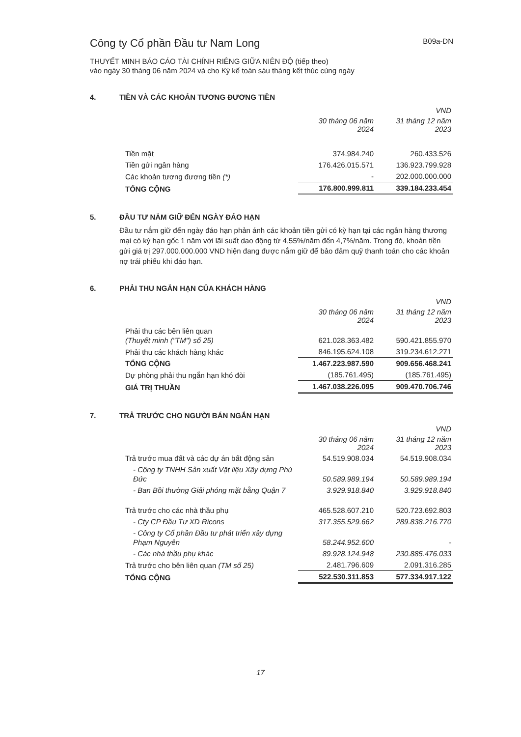Công ty Cổ phần Đầu tư Nam Long
B09a-DN
THUYẾT MINH BÁO CÁO TÀI CHÍNH RIÊNG GIỮA NIÊN ĐỘ (tiếp theo)
vào ngày 30 tháng 06 năm 2024 và cho Kỳ kế toán sáu tháng kết thúc cùng ngày
4. TIỀN VÀ CÁC KHOẢN TƯƠNG ĐƯƠNG TIỀN
| | | VND |
| --- | --- | --- |
| | 30 tháng 06 năm 2024 | 31 tháng 12 năm 2023 |
| Tiền mặt | 374.984.240 | 260.433.526 |
| Tiền gửi ngân hàng | 176.426.015.571 | 136.923.799.928 |
| Các khoản tương đương tiền (*) | - | 202.000.000.000 |
| TỔNG CỘNG | 176.800.999.811 | 339.184.233.454 |
5. ĐẦU TƯ NẮM GIỮ ĐẾN NGÀY ĐÁO HẠN
Đầu tư nắm giữ đến ngày đáo hạn phản ánh các khoản tiền gửi có kỳ hạn tại các ngân hàng thương mại có kỳ hạn gốc 1 năm với lãi suất dao động từ 4,55%/năm đến 4,7%/năm. Trong đó, khoản tiền gửi giá trị 297.000.000.000 VND hiện đang được nắm giữ để bảo đảm quỹ thanh toán cho các khoản nợ trái phiếu khi đáo hạn.
6. PHẢI THU NGẮN HẠN CỦA KHÁCH HÀNG
| | | VND |
| --- | --- | --- |
| | 30 tháng 06 năm 2024 | 31 tháng 12 năm 2023 |
| Phải thu các bên liên quan (Thuyết minh ("TM") số 25) | 621.028.363.482 | 590.421.855.970 |
| Phải thu các khách hàng khác | 846.195.624.108 | 319.234.612.271 |
| TỔNG CỘNG | 1.467.223.987.590 | 909.656.468.241 |
| Dự phòng phải thu ngắn hạn khó đòi | (185.761.495) | (185.761.495) |
| GIÁ TRỊ THUẦN | 1.467.038.226.095 | 909.470.706.746 |
7. TRẢ TRƯỚC CHO NGƯỜI BÁN NGẮN HẠN
| | | VND |
| --- | --- | --- |
| | 30 tháng 06 năm 2024 | 31 tháng 12 năm 2023 |
| Trả trước mua đất và các dự án bất động sản | 54.519.908.034 | 54.519.908.034 |
| - Công ty TNHH Sản xuất Vật liệu Xây dựng Phú Đức | 50.589.989.194 | 50.589.989.194 |
| - Ban Bồi thường Giải phóng mặt bằng Quận 7 | 3.929.918.840 | 3.929.918.840 |
| Trả trước cho các nhà thầu phụ | 465.528.607.210 | 520.723.692.803 |
| - Cty CP Đầu Tư XD Ricons | 317.355.529.662 | 289.838.216.770 |
| - Công ty Cổ phần Đầu tư phát triển xây dựng Phạm Nguyên | 58.244.952.600 | - |
| - Các nhà thầu phụ khác | 89.928.124.948 | 230.885.476.033 |
| Trả trước cho bên liên quan (TM số 25) | 2.481.796.609 | 2.091.316.285 |
| TỔNG CỘNG | 522.530.311.853 | 577.334.917.122 |
17